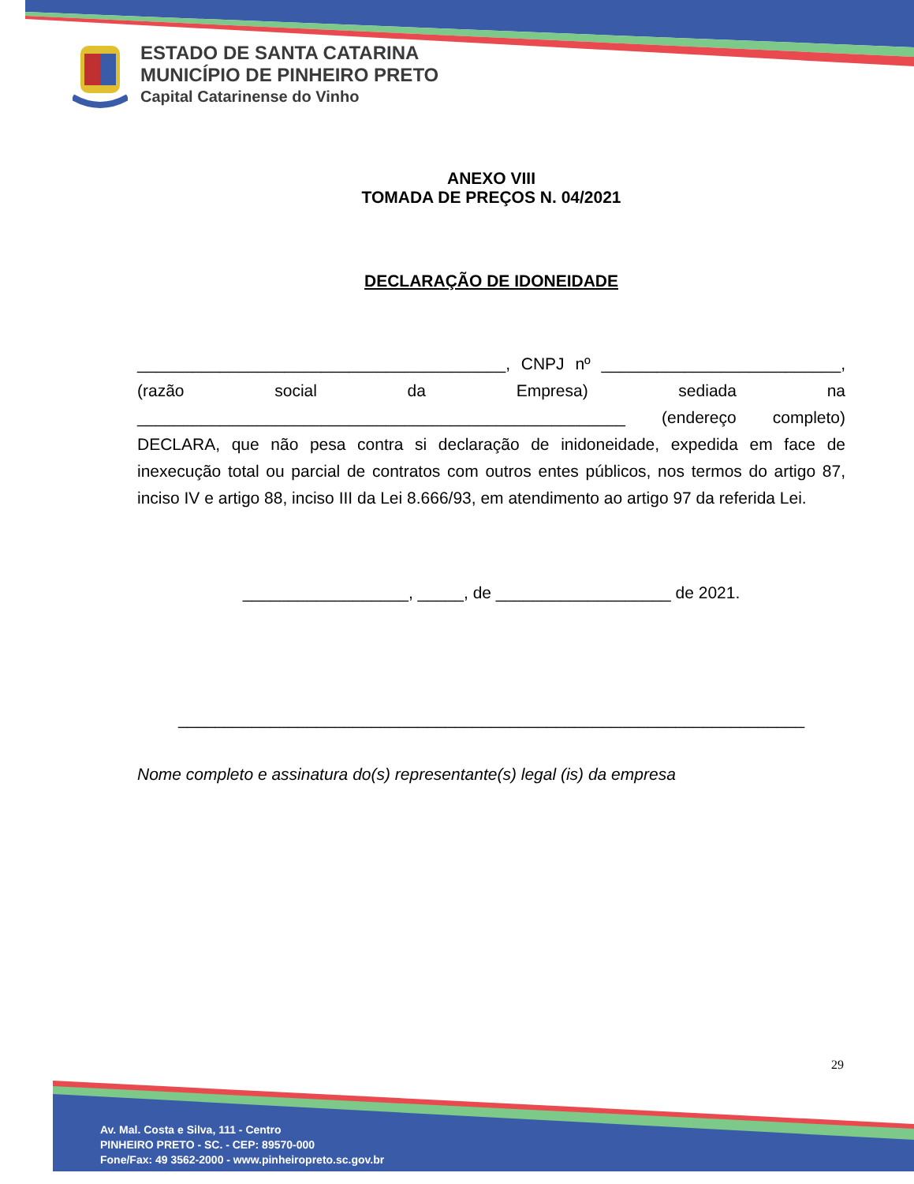ESTADO DE SANTA CATARINA
MUNICÍPIO DE PINHEIRO PRETO
Capital Catarinense do Vinho
ANEXO VIII
TOMADA DE PREÇOS N. 04/2021
DECLARAÇÃO DE IDONEIDADE
________________________________________, CNPJ nº __________________________,(razão social da Empresa) sediada na _____________________________________________________ (endereço completo) DECLARA, que não pesa contra si declaração de inidoneidade, expedida em face de inexecução total ou parcial de contratos com outros entes públicos, nos termos do artigo 87, inciso IV e artigo 88, inciso III da Lei 8.666/93, em atendimento ao artigo 97 da referida Lei.
__________________, _____, de ___________________ de 2021.
____________________________________________________________________
Nome completo e assinatura do(s) representante(s) legal (is) da empresa
29
Av. Mal. Costa e Silva, 111 - Centro
PINHEIRO PRETO - SC. - CEP: 89570-000
Fone/Fax: 49 3562-2000 - www.pinheiropreto.sc.gov.br